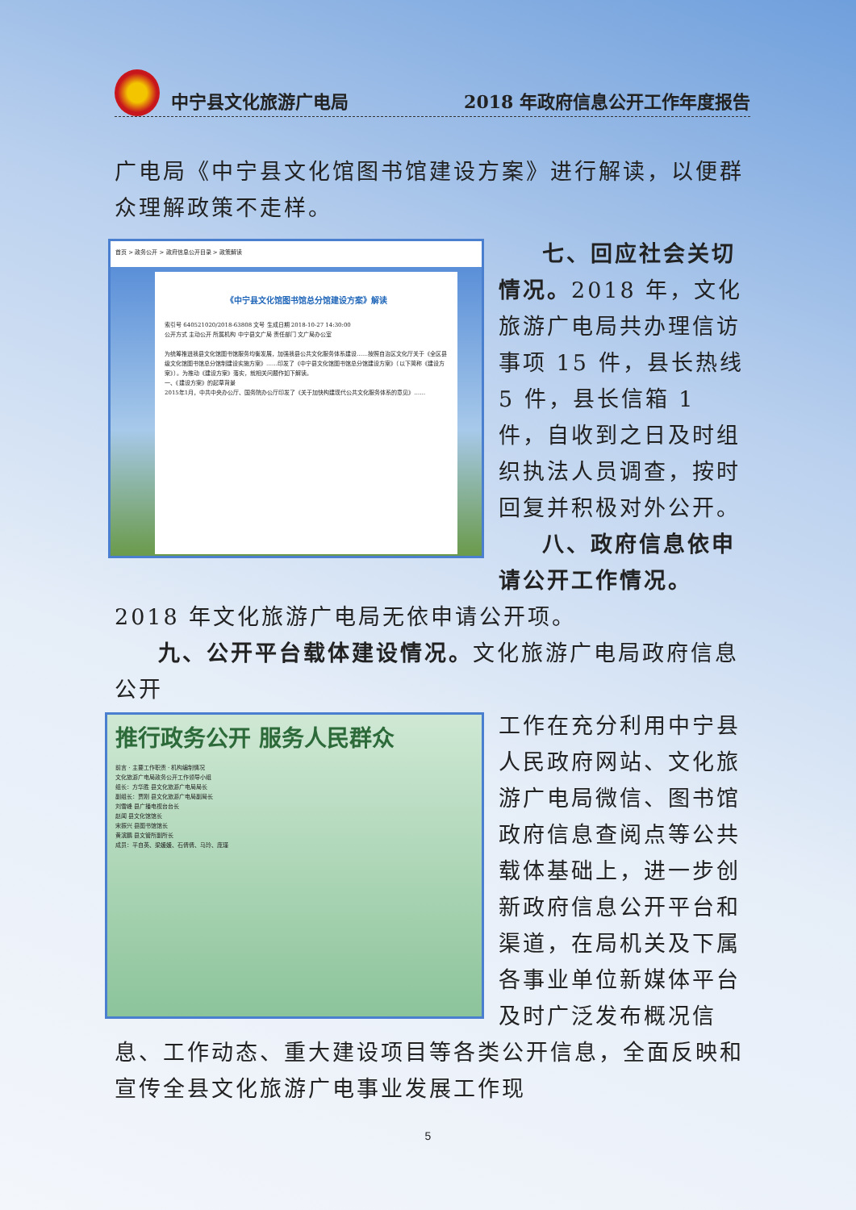中宁县文化旅游广电局
2018 年政府信息公开工作年度报告
广电局《中宁县文化馆图书馆建设方案》进行解读，以便群众理解政策不走样。
首页 > 政务公开 > 政府信息公开目录 > 政策解读
《中宁县文化馆图书馆总分馆建设方案》解读
索引号 640521020/2018-63808 文号 生成日期 2018-10-27 14:30:00
公开方式 主动公开 所属机构 中宁县文广局 责任部门 文广局办公室
为统筹推进我县文化馆图书馆服务均衡发展，加强我县公共文化服务体系建设……按照自治区文化厅关于《全区县级文化馆图书馆总分馆制建设实施方案》……印发了《中宁县文化馆图书馆总分馆建设方案》（以下简称《建设方案》）。为推动《建设方案》落实，就相关问题作如下解读。
一、《建设方案》的起草背景
2015年1月，中共中央办公厅、国务院办公厅印发了《关于加快构建现代公共文化服务体系的意见》……
七、回应社会关切情况。2018 年，文化旅游广电局共办理信访事项 15 件，县长热线 5 件，县长信箱 1 件，自收到之日及时组织执法人员调查，按时回复并积极对外公开。
八、政府信息依申请公开工作情况。2018 年文化旅游广电局无依申请公开项。
九、公开平台载体建设情况。文化旅游广电局政府信息公开
推行政务公开 服务人民群众
前言 · 主要工作职责 · 机构编制情况
文化旅游广电局政务公开工作领导小组
组长：方华胜 县文化旅游广电局局长
副组长：贾刚 县文化旅游广电局副局长
刘雪峰 县广播电视台台长
赵闻 县文化馆馆长
宋振兴 县图书馆馆长
黄滨鹏 县文管所副所长
成员：平自英、梁媛媛、石倩倩、马玲、庞瑾
工作在充分利用中宁县人民政府网站、文化旅游广电局微信、图书馆政府信息查阅点等公共载体基础上，进一步创新政府信息公开平台和渠道，在局机关及下属各事业单位新媒体平台及时广泛发布概况信息、工作动态、重大建设项目等各类公开信息，全面反映和宣传全县文化旅游广电事业发展工作现
5